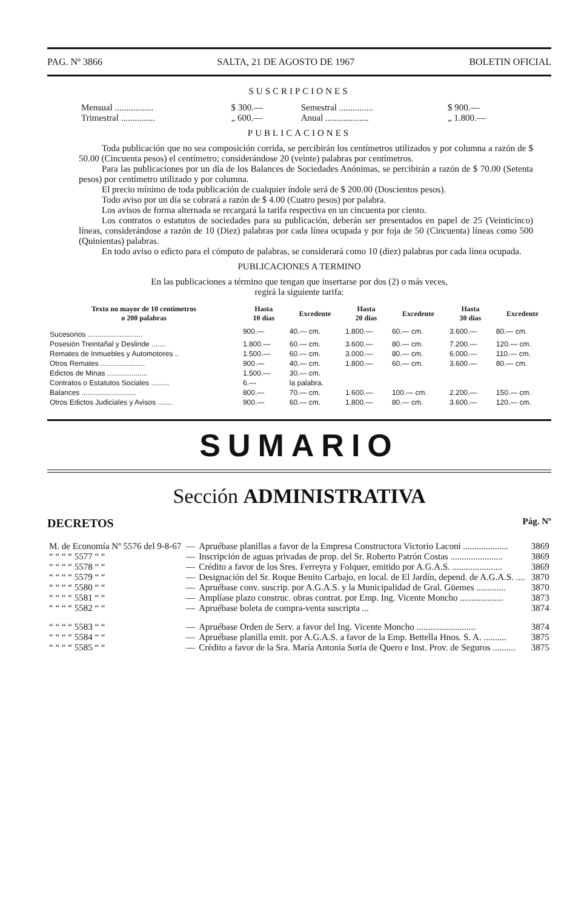PAG. Nº 3866 SALTA, 21 DE AGOSTO DE 1967 BOLETIN OFICIAL
SUSCRIPCIONES
| Mensual ................. | $ 300.— | Semestral ............... | $ 900.— |
| Trimestral ............... | „ 600.— | Anual ................... | „ 1.800.— |
PUBLICACIONES
Toda publicación que no sea composición corrida, se percibirán los centímetros utilizados y por columna a razón de $ 50.00 (Cincuenta pesos) el centímetro; considerándose 20 (veinte) palabras por centímetros.
Para las publicaciones por un día de los Balances de Sociedades Anónimas, se percibirán a razón de $ 70.00 (Setenta pesos) por centímetro utilizado y por columna.
El precio mínimo de toda publicación de cualquier índole será de $ 200.00 (Doscientos pesos).
Todo aviso por un día se cobrará a razón de $ 4.00 (Cuatro pesos) por palabra.
Los avisos de forma alternada se recargará la tarifa respectiva en un cincuenta por ciento.
Los contratos o estatutos de sociedades para su publicación, deberán ser presentados en papel de 25 (Veinticinco) líneas, considerándose a razón de 10 (Diez) palabras por cada línea ocupada y por foja de 50 (Cincuenta) líneas como 500 (Quinientas) palabras.
En todo aviso o edicto para el cómputo de palabras, se considerará como 10 (diez) palabras por cada línea ocupada.
PUBLICACIONES A TERMINO
En las publicaciones a término que tengan que insertarse por dos (2) o más veces,
regirá la siguiente tarifa:
| Texto no mayor de 10 centímetros o 200 palabras | Hasta 10 días | Excedente | Hasta 20 días | Excedente | Hasta 30 días | Excedente |
| --- | --- | --- | --- | --- | --- | --- |
| Sucesorios ........................... | 900.— | 40.— cm. | 1.800.— | 60.— cm. | 3.600.— | 80.— cm. |
| Posesión Treintañal y Deslinde ....... | 1.800.— | 60.— cm. | 3.600.— | 80.— cm. | 7.200.— | 120.— cm. |
| Remates de Inmuebles y Automotores .. | 1.500.— | 60.— cm. | 3.000.— | 80.— cm. | 6.000.— | 110.— cm. |
| Otros Remates ...................... | 900.— | 40.— cm. | 1.800.— | 60.— cm. | 3.600.— | 80.— cm. |
| Edictos de Minas .................... | 1.500.— | 30.— cm. | | | | |
| Contratos o Estatutos Sociales ......... | 6.— | la palabra. | | | | |
| Balances ........................... | 800.— | 70.— cm. | 1.600.— | 100.— cm. | 2.200.— | 150.— cm. |
| Otros Edictos Judiciales y Avisos ....... | 900.— | 60.— cm. | 1.800.— | 80.— cm. | 3.600.— | 120.— cm. |
SUMARIO
Sección ADMINISTRATIVA
DECRETOS Pág. Nº
| M. de Economía Nº 5576 del 9-8-67 | — | Apruébase planillas a favor de la Empresa Constructora Victorio Laconi .................... | 3869 |
| “ “ “ “ 5577 “ “ | — | Inscripción de aguas privadas de prop. del Sr. Roberto Patrón Costas ....................... | 3869 |
| “ “ “ “ 5578 “ “ | — | Crédito a favor de los Sres. Ferreyra y Folquer, emitido por A.G.A.S. ...................... | 3869 |
| “ “ “ “ 5579 “ “ | — | Designación del Sr. Roque Benito Carbajo, en local. de El Jardín, depend. de A.G.A.S. .... | 3870 |
| “ “ “ “ 5580 “ “ | — | Apruébase conv. suscrip. por A.G.A.S. y la Municipalidad de Gral. Güemes ............. | 3870 |
| “ “ “ “ 5581 “ “ | — | Amplíase plazo construc. obras contrat. por Emp. Ing. Vicente Moncho ................... | 3873 |
| “ “ “ “ 5582 “ “ | — | Apruébase boleta de compra-venta suscripta ... | 3874 |
| “ “ “ “ 5583 “ “ | — | Apruébase Orden de Serv. a favor del Ing. Vicente Moncho .......................... | 3874 |
| “ “ “ “ 5584 “ “ | — | Apruébase planilla emit. por A.G.A.S. a favor de la Emp. Bettella Hnos. S. A. .......... | 3875 |
| “ “ “ “ 5585 “ “ | — | Crédito a favor de la Sra. María Antonia Soria de Quero e Inst. Prov. de Seguros .......... | 3875 |